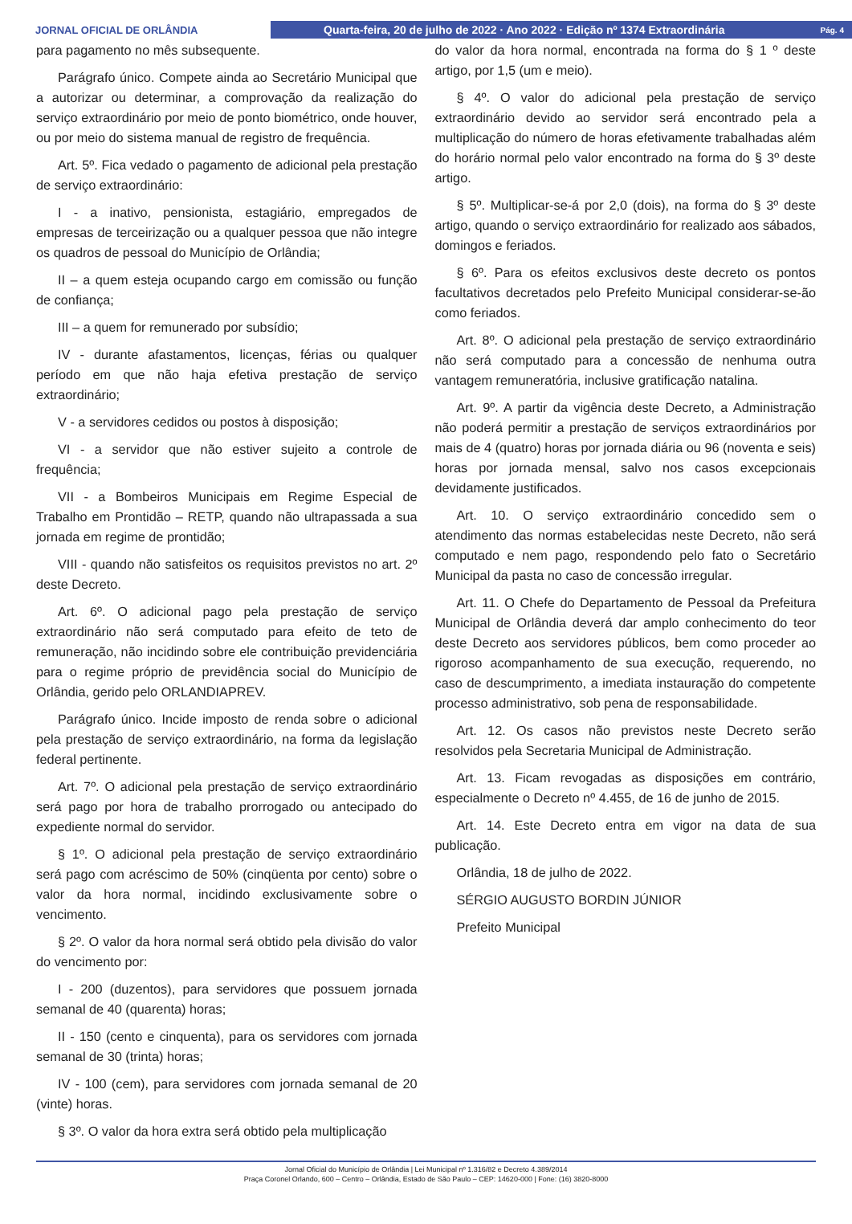JORNAL OFICIAL DE ORLÂNDIA
Quarta-feira, 20 de julho de 2022 · Ano 2022 · Edição nº 1374 Extraordinária Pág. 4
para pagamento no mês subsequente.
Parágrafo único. Compete ainda ao Secretário Municipal que a autorizar ou determinar, a comprovação da realização do serviço extraordinário por meio de ponto biométrico, onde houver, ou por meio do sistema manual de registro de frequência.
Art. 5º. Fica vedado o pagamento de adicional pela prestação de serviço extraordinário:
I - a inativo, pensionista, estagiário, empregados de empresas de terceirização ou a qualquer pessoa que não integre os quadros de pessoal do Município de Orlândia;
II – a quem esteja ocupando cargo em comissão ou função de confiança;
III – a quem for remunerado por subsídio;
IV - durante afastamentos, licenças, férias ou qualquer período em que não haja efetiva prestação de serviço extraordinário;
V - a servidores cedidos ou postos à disposição;
VI - a servidor que não estiver sujeito a controle de frequência;
VII - a Bombeiros Municipais em Regime Especial de Trabalho em Prontidão – RETP, quando não ultrapassada a sua jornada em regime de prontidão;
VIII - quando não satisfeitos os requisitos previstos no art. 2º deste Decreto.
Art. 6º. O adicional pago pela prestação de serviço extraordinário não será computado para efeito de teto de remuneração, não incidindo sobre ele contribuição previdenciária para o regime próprio de previdência social do Município de Orlândia, gerido pelo ORLANDIAPREV.
Parágrafo único. Incide imposto de renda sobre o adicional pela prestação de serviço extraordinário, na forma da legislação federal pertinente.
Art. 7º. O adicional pela prestação de serviço extraordinário será pago por hora de trabalho prorrogado ou antecipado do expediente normal do servidor.
§ 1º. O adicional pela prestação de serviço extraordinário será pago com acréscimo de 50% (cinqüenta por cento) sobre o valor da hora normal, incidindo exclusivamente sobre o vencimento.
§ 2º. O valor da hora normal será obtido pela divisão do valor do vencimento por:
I - 200 (duzentos), para servidores que possuem jornada semanal de 40 (quarenta) horas;
II - 150 (cento e cinquenta), para os servidores com jornada semanal de 30 (trinta) horas;
IV - 100 (cem), para servidores com jornada semanal de 20 (vinte) horas.
§ 3º. O valor da hora extra será obtido pela multiplicação
do valor da hora normal, encontrada na forma do § 1 º deste artigo, por 1,5 (um e meio).
§ 4º. O valor do adicional pela prestação de serviço extraordinário devido ao servidor será encontrado pela a multiplicação do número de horas efetivamente trabalhadas além do horário normal pelo valor encontrado na forma do § 3º deste artigo.
§ 5º. Multiplicar-se-á por 2,0 (dois), na forma do § 3º deste artigo, quando o serviço extraordinário for realizado aos sábados, domingos e feriados.
§ 6º. Para os efeitos exclusivos deste decreto os pontos facultativos decretados pelo Prefeito Municipal considerar-se-ão como feriados.
Art. 8º. O adicional pela prestação de serviço extraordinário não será computado para a concessão de nenhuma outra vantagem remuneratória, inclusive gratificação natalina.
Art. 9º. A partir da vigência deste Decreto, a Administração não poderá permitir a prestação de serviços extraordinários por mais de 4 (quatro) horas por jornada diária ou 96 (noventa e seis) horas por jornada mensal, salvo nos casos excepcionais devidamente justificados.
Art. 10. O serviço extraordinário concedido sem o atendimento das normas estabelecidas neste Decreto, não será computado e nem pago, respondendo pelo fato o Secretário Municipal da pasta no caso de concessão irregular.
Art. 11. O Chefe do Departamento de Pessoal da Prefeitura Municipal de Orlândia deverá dar amplo conhecimento do teor deste Decreto aos servidores públicos, bem como proceder ao rigoroso acompanhamento de sua execução, requerendo, no caso de descumprimento, a imediata instauração do competente processo administrativo, sob pena de responsabilidade.
Art. 12. Os casos não previstos neste Decreto serão resolvidos pela Secretaria Municipal de Administração.
Art. 13. Ficam revogadas as disposições em contrário, especialmente o Decreto nº 4.455, de 16 de junho de 2015.
Art. 14. Este Decreto entra em vigor na data de sua publicação.
Orlândia, 18 de julho de 2022.
SÉRGIO AUGUSTO BORDIN JÚNIOR
Prefeito Municipal
Jornal Oficial do Município de Orlândia | Lei Municipal nº 1.316/82 e Decreto 4.389/2014
Praça Coronel Orlando, 600 – Centro – Orlândia, Estado de São Paulo – CEP: 14620-000 | Fone: (16) 3820-8000